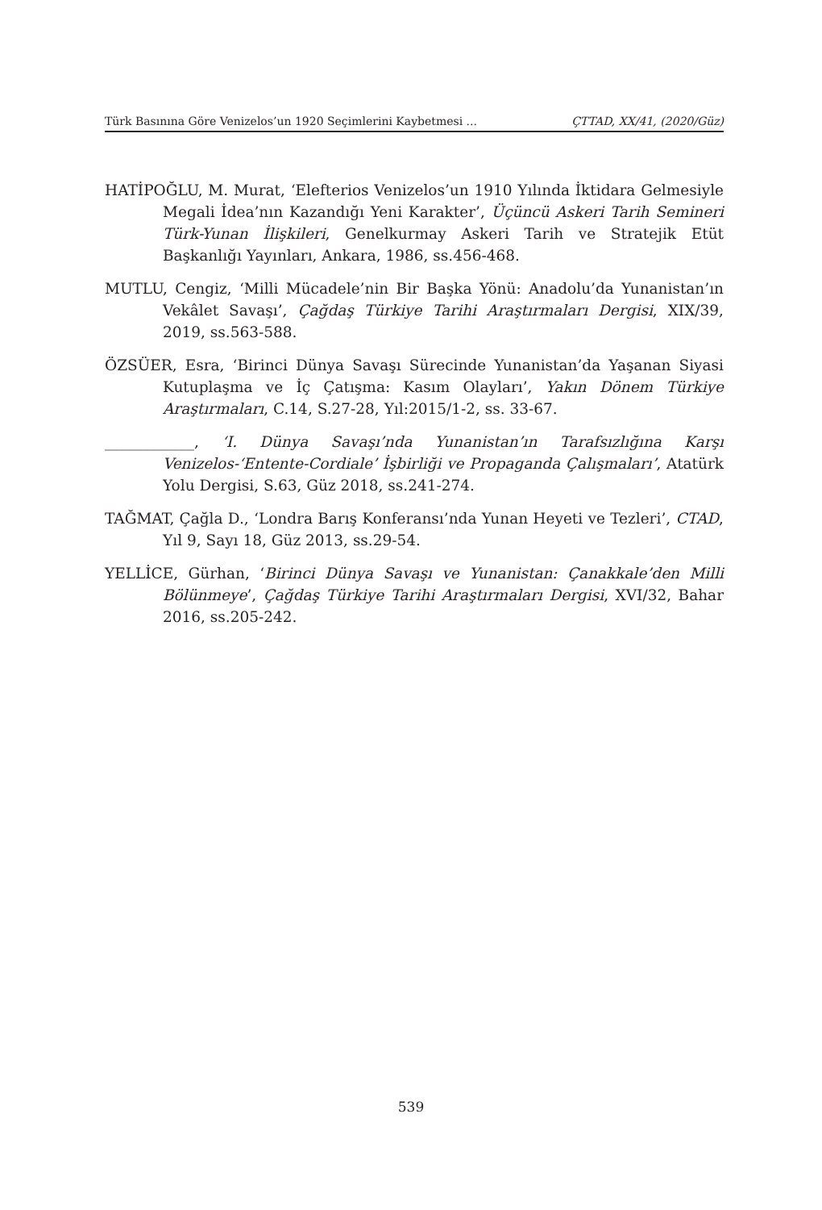Türk Basınına Göre Venizelos’un 1920 Seçimlerini Kaybetmesi ... ÇTTAD, XX/41, (2020/Güz)
HATİPOĞLU, M. Murat, ‘Elefterios Venizelos’un 1910 Yılında İktidara Gelmesiyle Megali İdea’nın Kazandığı Yeni Karakter’, Üçüncü Askeri Tarih Semineri Türk-Yunan İlişkileri, Genelkurmay Askeri Tarih ve Stratejik Etüt Başkanlığı Yayınları, Ankara, 1986, ss.456-468.
MUTLU, Cengiz, ‘Milli Mücadele’nin Bir Başka Yönü: Anadolu’da Yunanistan’ın Vekâlet Savaşı’, Çağdaş Türkiye Tarihi Araştırmaları Dergisi, XIX/39, 2019, ss.563-588.
ÖZSÜER, Esra, ‘Birinci Dünya Savaşı Sürecinde Yunanistan’da Yaşanan Siyasi Kutuplaşma ve İç Çatışma: Kasım Olayları’, Yakın Dönem Türkiye Araştırmaları, C.14, S.27-28, Yıl:2015/1-2, ss. 33-67.
____________, ‘I. Dünya Savaşı’nda Yunanistan’ın Tarafsızlığına Karşı Venizelos-‘Entente-Cordiale’ İşbirliği ve Propaganda Çalışmaları’, Atatürk Yolu Dergisi, S.63, Güz 2018, ss.241-274.
TAĞMAT, Çağla D., ‘Londra Barış Konferansı’nda Yunan Heyeti ve Tezleri’, CTAD, Yıl 9, Sayı 18, Güz 2013, ss.29-54.
YELLİCE, Gürhan, ‘Birinci Dünya Savaşı ve Yunanistan: Çanakkale’den Milli Bölünmeye’, Çağdaş Türkiye Tarihi Araştırmaları Dergisi, XVI/32, Bahar 2016, ss.205-242.
539